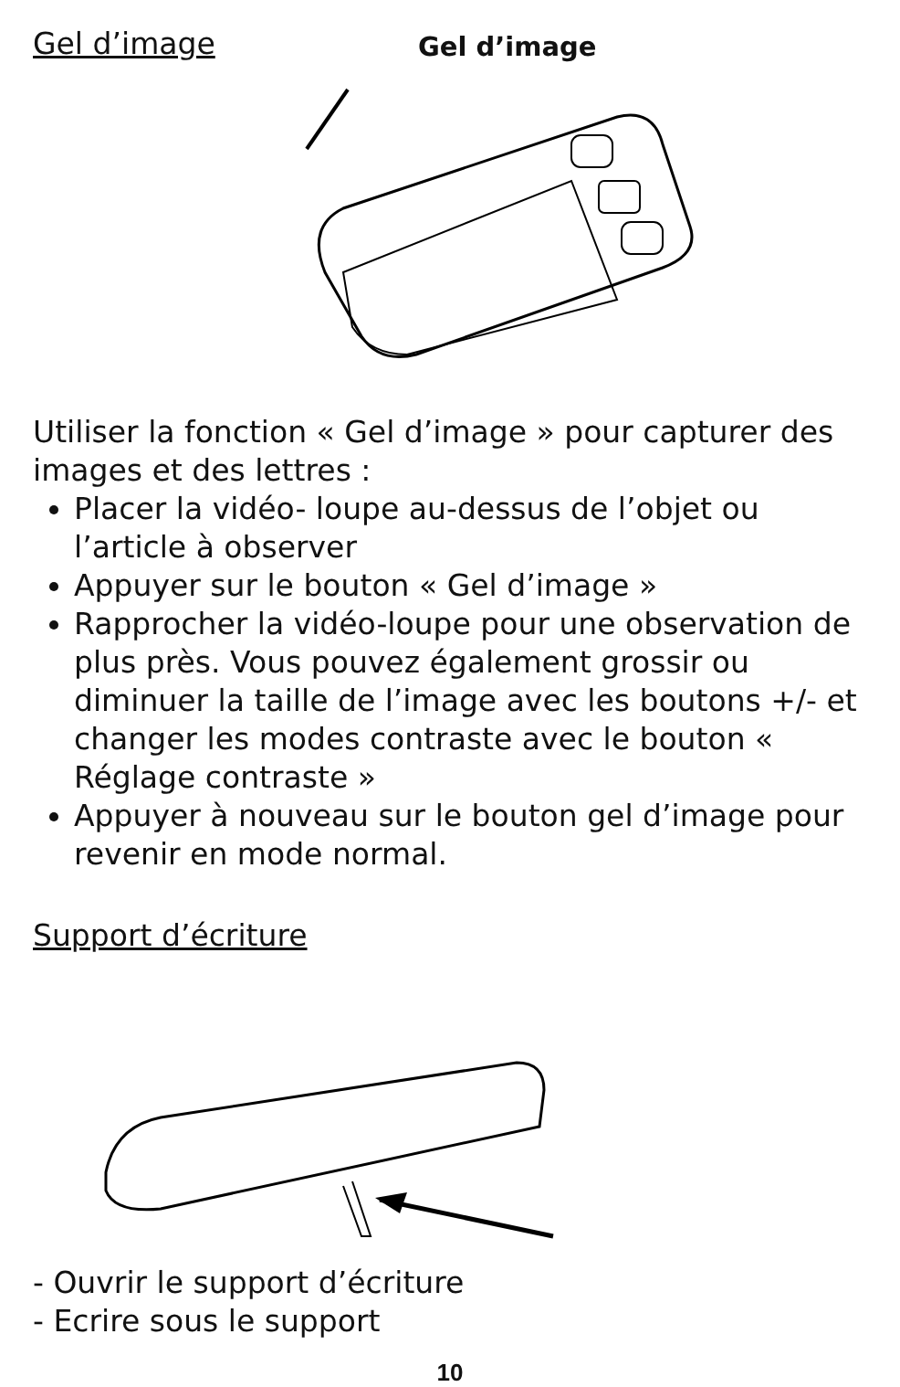Gel d’image
Gel d’image
Utiliser la fonction « Gel d’image » pour capturer des images et des lettres :
Placer la vidéo- loupe au-dessus de l’objet ou l’article à observer
Appuyer sur le bouton « Gel d’image »
Rapprocher la vidéo-loupe pour une observation de plus près. Vous pouvez également grossir ou diminuer la taille de l’image avec les boutons +/- et changer les modes contraste avec le bouton « Réglage contraste »
Appuyer à nouveau sur le bouton gel d’image pour revenir en mode normal.
Support d’écriture
- Ouvrir le support d’écriture
- Ecrire sous le support
10